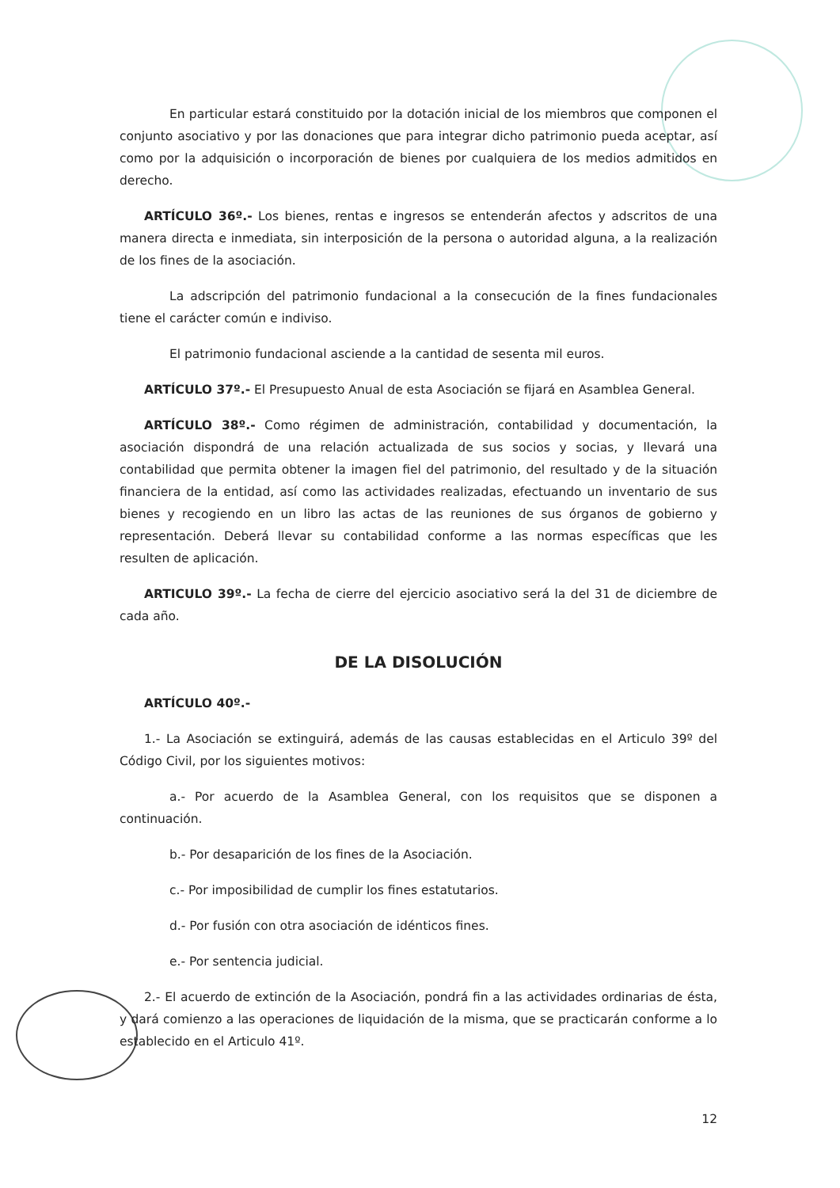En particular estará constituido por la dotación inicial de los miembros que componen el conjunto asociativo y por las donaciones que para integrar dicho patrimonio pueda aceptar, así como por la adquisición o incorporación de bienes por cualquiera de los medios admitidos en derecho.
ARTÍCULO 36º.- Los bienes, rentas e ingresos se entenderán afectos y adscritos de una manera directa e inmediata, sin interposición de la persona o autoridad alguna, a la realización de los fines de la asociación.
La adscripción del patrimonio fundacional a la consecución de la fines fundacionales tiene el carácter común e indiviso.
El patrimonio fundacional asciende a la cantidad de sesenta mil euros.
ARTÍCULO 37º.- El Presupuesto Anual de esta Asociación se fijará en Asamblea General.
ARTÍCULO 38º.- Como régimen de administración, contabilidad y documentación, la asociación dispondrá de una relación actualizada de sus socios y socias, y llevará una contabilidad que permita obtener la imagen fiel del patrimonio, del resultado y de la situación financiera de la entidad, así como las actividades realizadas, efectuando un inventario de sus bienes y recogiendo en un libro las actas de las reuniones de sus órganos de gobierno y representación. Deberá llevar su contabilidad conforme a las normas específicas que les resulten de aplicación.
ARTICULO 39º.- La fecha de cierre del ejercicio asociativo será la del 31 de diciembre de cada año.
DE LA DISOLUCIÓN
ARTÍCULO 40º.-
1.- La Asociación se extinguirá, además de las causas establecidas en el Articulo 39º del Código Civil, por los siguientes motivos:
a.- Por acuerdo de la Asamblea General, con los requisitos que se disponen a continuación.
b.- Por desaparición de los fines de la Asociación.
c.- Por imposibilidad de cumplir los fines estatutarios.
d.- Por fusión con otra asociación de idénticos fines.
e.- Por sentencia judicial.
2.- El acuerdo de extinción de la Asociación, pondrá fin a las actividades ordinarias de ésta, y dará comienzo a las operaciones de liquidación de la misma, que se practicarán conforme a lo establecido en el Articulo 41º.
12